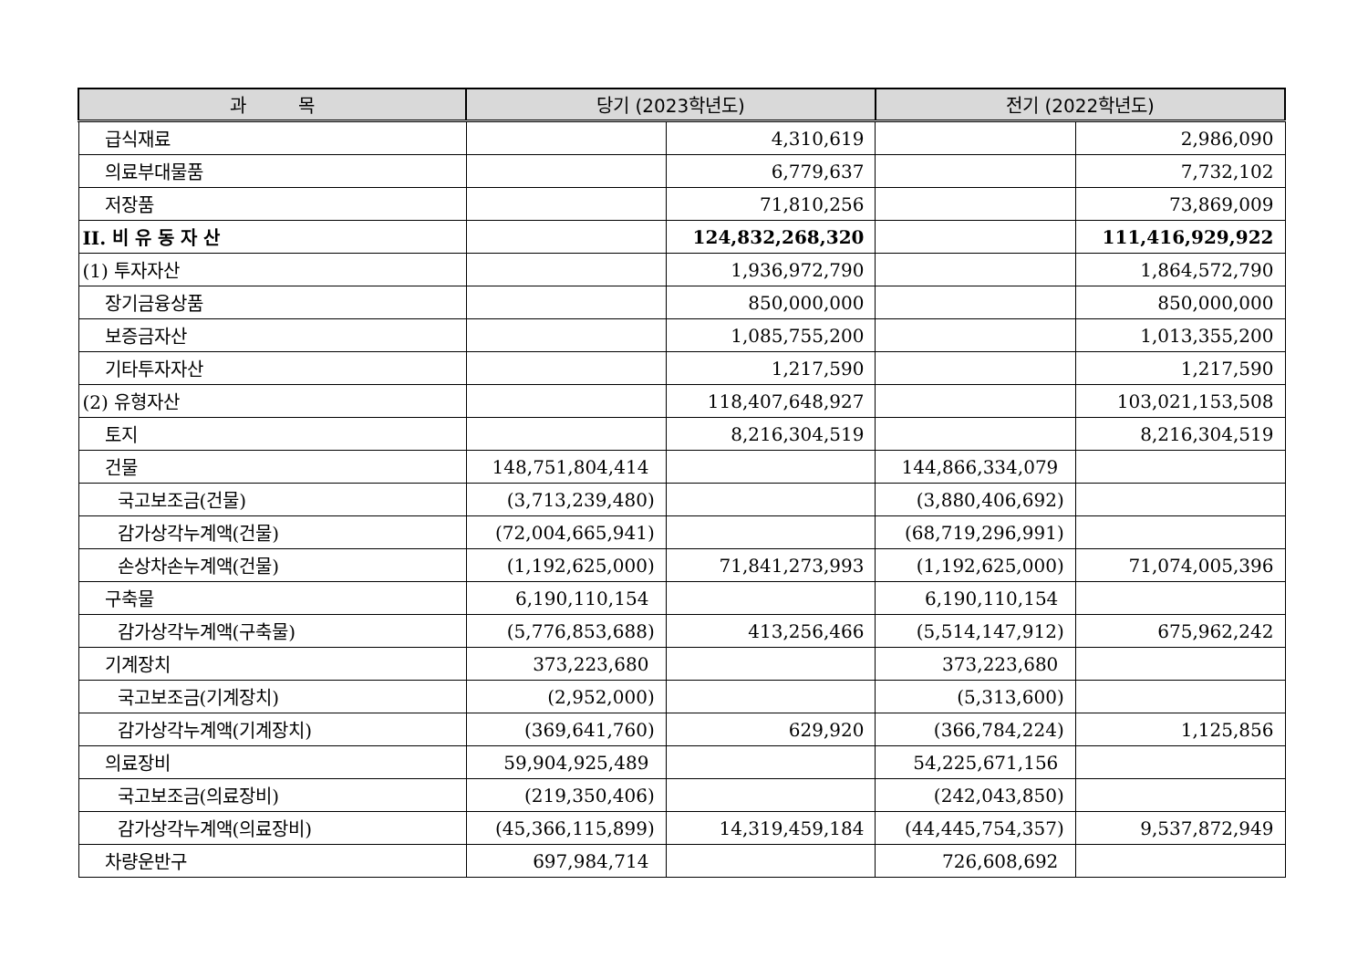| 과 목 | 당기 (2023학년도) | | 전기 (2022학년도) | |
| --- | --- | --- | --- | --- |
| 급식재료 | | 4,310,619 | | 2,986,090 |
| 의료부대물품 | | 6,779,637 | | 7,732,102 |
| 저장품 | | 71,810,256 | | 73,869,009 |
| II. 비 유 동 자 산 | | 124,832,268,320 | | 111,416,929,922 |
| (1) 투자자산 | | 1,936,972,790 | | 1,864,572,790 |
| 장기금융상품 | | 850,000,000 | | 850,000,000 |
| 보증금자산 | | 1,085,755,200 | | 1,013,355,200 |
| 기타투자자산 | | 1,217,590 | | 1,217,590 |
| (2) 유형자산 | | 118,407,648,927 | | 103,021,153,508 |
| 토지 | | 8,216,304,519 | | 8,216,304,519 |
| 건물 | 148,751,804,414 | | 144,866,334,079 | |
| 국고보조금(건물) | (3,713,239,480) | | (3,880,406,692) | |
| 감가상각누계액(건물) | (72,004,665,941) | | (68,719,296,991) | |
| 손상차손누계액(건물) | (1,192,625,000) | 71,841,273,993 | (1,192,625,000) | 71,074,005,396 |
| 구축물 | 6,190,110,154 | | 6,190,110,154 | |
| 감가상각누계액(구축물) | (5,776,853,688) | 413,256,466 | (5,514,147,912) | 675,962,242 |
| 기계장치 | 373,223,680 | | 373,223,680 | |
| 국고보조금(기계장치) | (2,952,000) | | (5,313,600) | |
| 감가상각누계액(기계장치) | (369,641,760) | 629,920 | (366,784,224) | 1,125,856 |
| 의료장비 | 59,904,925,489 | | 54,225,671,156 | |
| 국고보조금(의료장비) | (219,350,406) | | (242,043,850) | |
| 감가상각누계액(의료장비) | (45,366,115,899) | 14,319,459,184 | (44,445,754,357) | 9,537,872,949 |
| 차량운반구 | 697,984,714 | | 726,608,692 | |